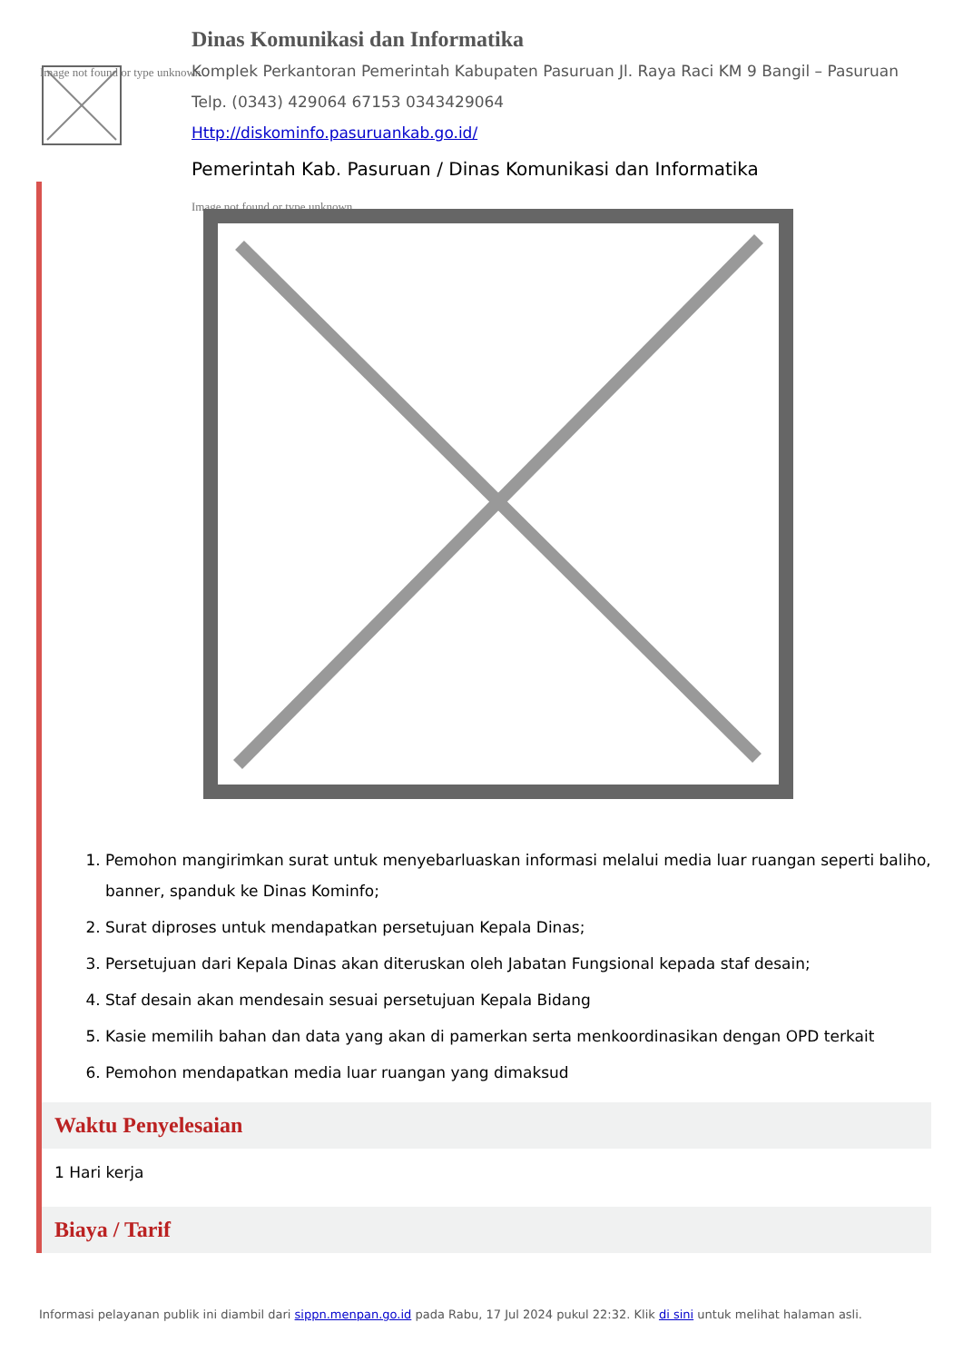Image not found or type unknown
Dinas Komunikasi dan Informatika
Komplek Perkantoran Pemerintah Kabupaten Pasuruan Jl. Raya Raci KM 9 Bangil – Pasuruan
Telp. (0343) 429064 67153 0343429064
Http://diskominfo.pasuruankab.go.id/
Pemerintah Kab. Pasuruan / Dinas Komunikasi dan Informatika
Image not found or type unknown
1. Pemohon mangirimkan surat untuk menyebarluaskan informasi melalui media luar ruangan seperti baliho, banner, spanduk ke Dinas Kominfo;
2. Surat diproses untuk mendapatkan persetujuan Kepala Dinas;
3. Persetujuan dari Kepala Dinas akan diteruskan oleh Jabatan Fungsional kepada staf desain;
4. Staf desain akan mendesain sesuai persetujuan Kepala Bidang
5. Kasie memilih bahan dan data yang akan di pamerkan serta menkoordinasikan dengan OPD terkait
6. Pemohon mendapatkan media luar ruangan yang dimaksud
Waktu Penyelesaian
1 Hari kerja
Biaya / Tarif
Informasi pelayanan publik ini diambil dari sippn.menpan.go.id pada Rabu, 17 Jul 2024 pukul 22:32. Klik di sini untuk melihat halaman asli.